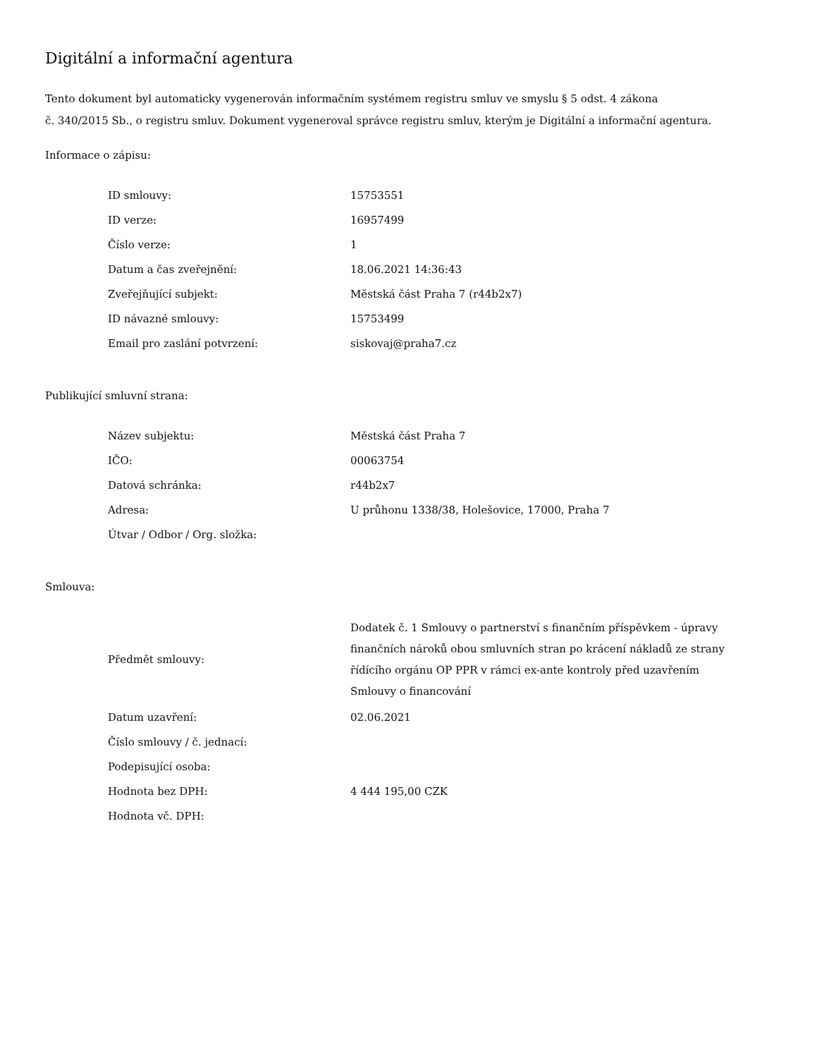Digitální a informační agentura
Tento dokument byl automaticky vygenerován informačním systémem registru smluv ve smyslu § 5 odst. 4 zákona
č. 340/2015 Sb., o registru smluv. Dokument vygeneroval správce registru smluv, kterým je Digitální a informační agentura.
Informace o zápisu:
| ID smlouvy: | 15753551 |
| ID verze: | 16957499 |
| Číslo verze: | 1 |
| Datum a čas zveřejnění: | 18.06.2021 14:36:43 |
| Zveřejňující subjekt: | Městská část Praha 7 (r44b2x7) |
| ID návazné smlouvy: | 15753499 |
| Email pro zaslání potvrzení: | siskovaj@praha7.cz |
Publikující smluvní strana:
| Název subjektu: | Městská část Praha 7 |
| IČO: | 00063754 |
| Datová schránka: | r44b2x7 |
| Adresa: | U průhonu 1338/38, Holešovice, 17000, Praha 7 |
| Útvar / Odbor / Org. složka: | |
Smlouva:
| Předmět smlouvy: | Dodatek č. 1 Smlouvy o partnerství s finančním příspěvkem - úpravy finančních nároků obou smluvních stran po krácení nákladů ze strany řídícího orgánu OP PPR v rámci ex-ante kontroly před uzavřením Smlouvy o financování |
| Datum uzavření: | 02.06.2021 |
| Číslo smlouvy / č. jednací: | |
| Podepisující osoba: | |
| Hodnota bez DPH: | 4 444 195,00 CZK |
| Hodnota vč. DPH: | |